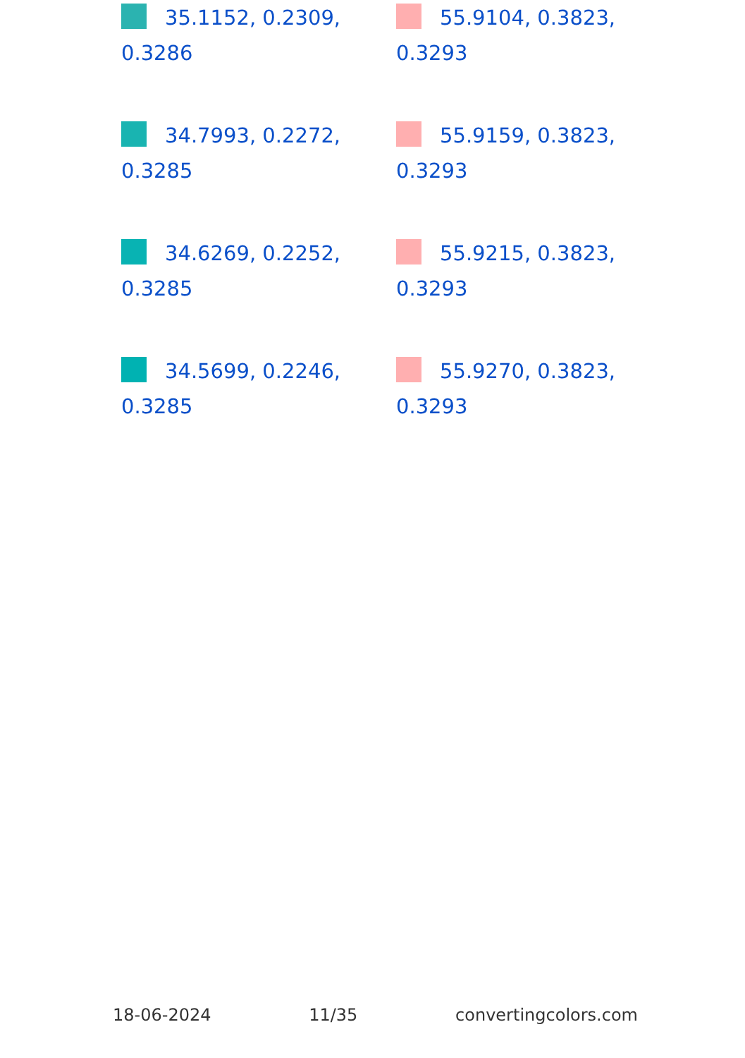35.1152, 0.2309, 0.3286
55.9104, 0.3823, 0.3293
34.7993, 0.2272, 0.3285
55.9159, 0.3823, 0.3293
34.6269, 0.2252, 0.3285
55.9215, 0.3823, 0.3293
34.5699, 0.2246, 0.3285
55.9270, 0.3823, 0.3293
18-06-2024 11/35 convertingcolors.com